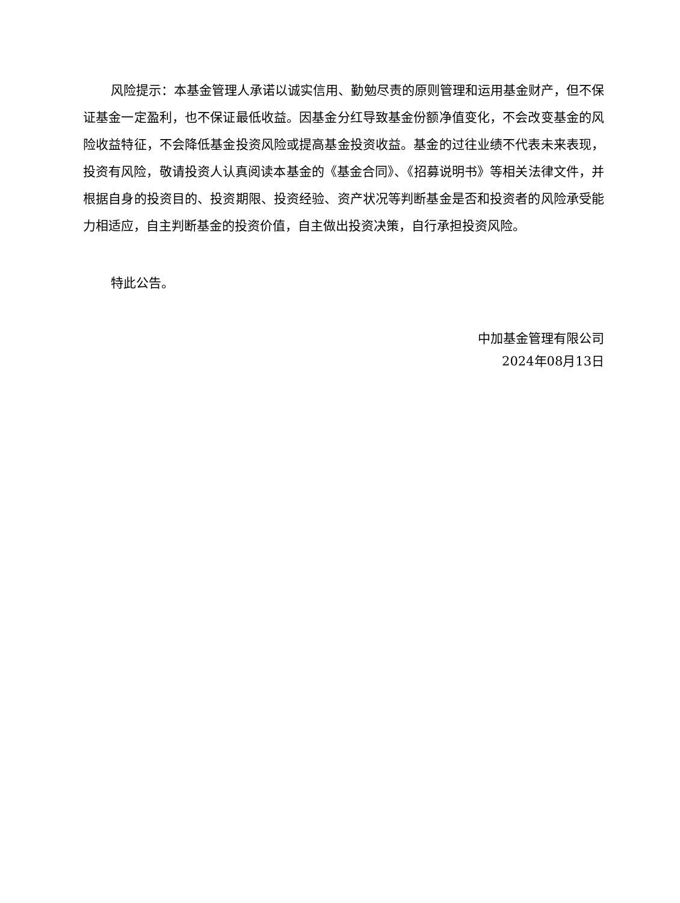风险提示：本基金管理人承诺以诚实信用、勤勉尽责的原则管理和运用基金财产，但不保证基金一定盈利，也不保证最低收益。因基金分红导致基金份额净值变化，不会改变基金的风险收益特征，不会降低基金投资风险或提高基金投资收益。基金的过往业绩不代表未来表现，投资有风险，敬请投资人认真阅读本基金的《基金合同》、《招募说明书》等相关法律文件，并根据自身的投资目的、投资期限、投资经验、资产状况等判断基金是否和投资者的风险承受能力相适应，自主判断基金的投资价值，自主做出投资决策，自行承担投资风险。
特此公告。
中加基金管理有限公司
2024年08月13日